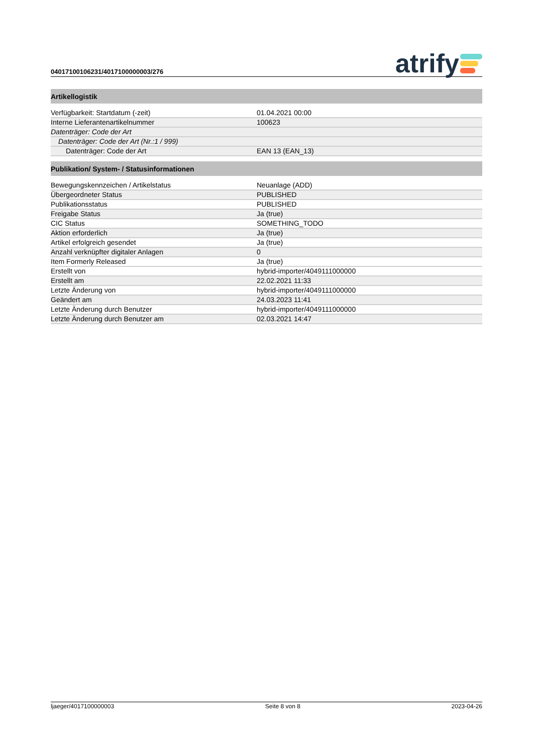04017100106231/4017100000003/276
atrify
| Artikellogistik | |
| --- | --- |
| Verfügbarkeit: Startdatum (-zeit) | 01.04.2021 00:00 |
| Interne Lieferantenartikelnummer | 100623 |
| Datenträger: Code der Art | |
| Datenträger: Code der Art (Nr.:1 / 999) | |
| Datenträger: Code der Art | EAN 13 (EAN_13) |
| Publikation/ System- / Statusinformationen | |
| Bewegungskennzeichen / Artikelstatus | Neuanlage (ADD) |
| Übergeordneter Status | PUBLISHED |
| Publikationsstatus | PUBLISHED |
| Freigabe Status | Ja (true) |
| CIC Status | SOMETHING_TODO |
| Aktion erforderlich | Ja (true) |
| Artikel erfolgreich gesendet | Ja (true) |
| Anzahl verknüpfter digitaler Anlagen | 0 |
| Item Formerly Released | Ja (true) |
| Erstellt von | hybrid-importer/4049111000000 |
| Erstellt am | 22.02.2021 11:33 |
| Letzte Änderung von | hybrid-importer/4049111000000 |
| Geändert am | 24.03.2023 11:41 |
| Letzte Änderung durch Benutzer | hybrid-importer/4049111000000 |
| Letzte Änderung durch Benutzer am | 02.03.2021 14:47 |
ljaeger/4017100000003 Seite 8 von 8 2023-04-26